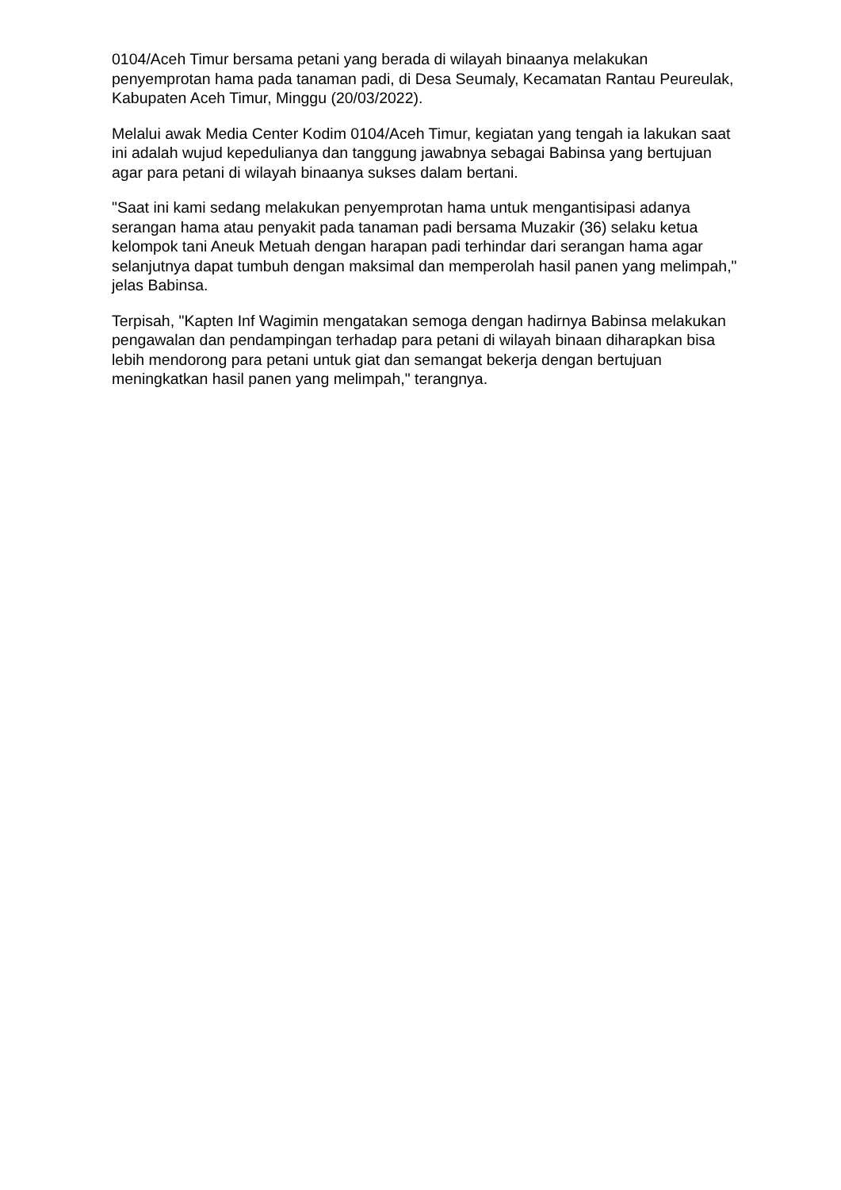0104/Aceh Timur bersama petani yang berada di wilayah binaanya melakukan penyemprotan hama pada tanaman padi, di Desa Seumaly, Kecamatan Rantau Peureulak, Kabupaten Aceh Timur, Minggu (20/03/2022).
Melalui awak Media Center Kodim 0104/Aceh Timur, kegiatan yang tengah ia lakukan saat ini adalah wujud kepedulianya dan tanggung jawabnya sebagai Babinsa yang bertujuan agar para petani di wilayah binaanya sukses dalam bertani.
"Saat ini kami sedang melakukan penyemprotan hama untuk mengantisipasi adanya serangan hama atau penyakit pada tanaman padi bersama Muzakir (36) selaku ketua kelompok tani Aneuk Metuah dengan harapan padi terhindar dari serangan hama agar selanjutnya dapat tumbuh dengan maksimal dan memperolah hasil panen yang melimpah," jelas Babinsa.
Terpisah, "Kapten Inf Wagimin mengatakan semoga dengan hadirnya Babinsa melakukan pengawalan dan pendampingan terhadap para petani di wilayah binaan diharapkan bisa lebih mendorong para petani untuk giat dan semangat bekerja dengan bertujuan meningkatkan hasil panen yang melimpah," terangnya.